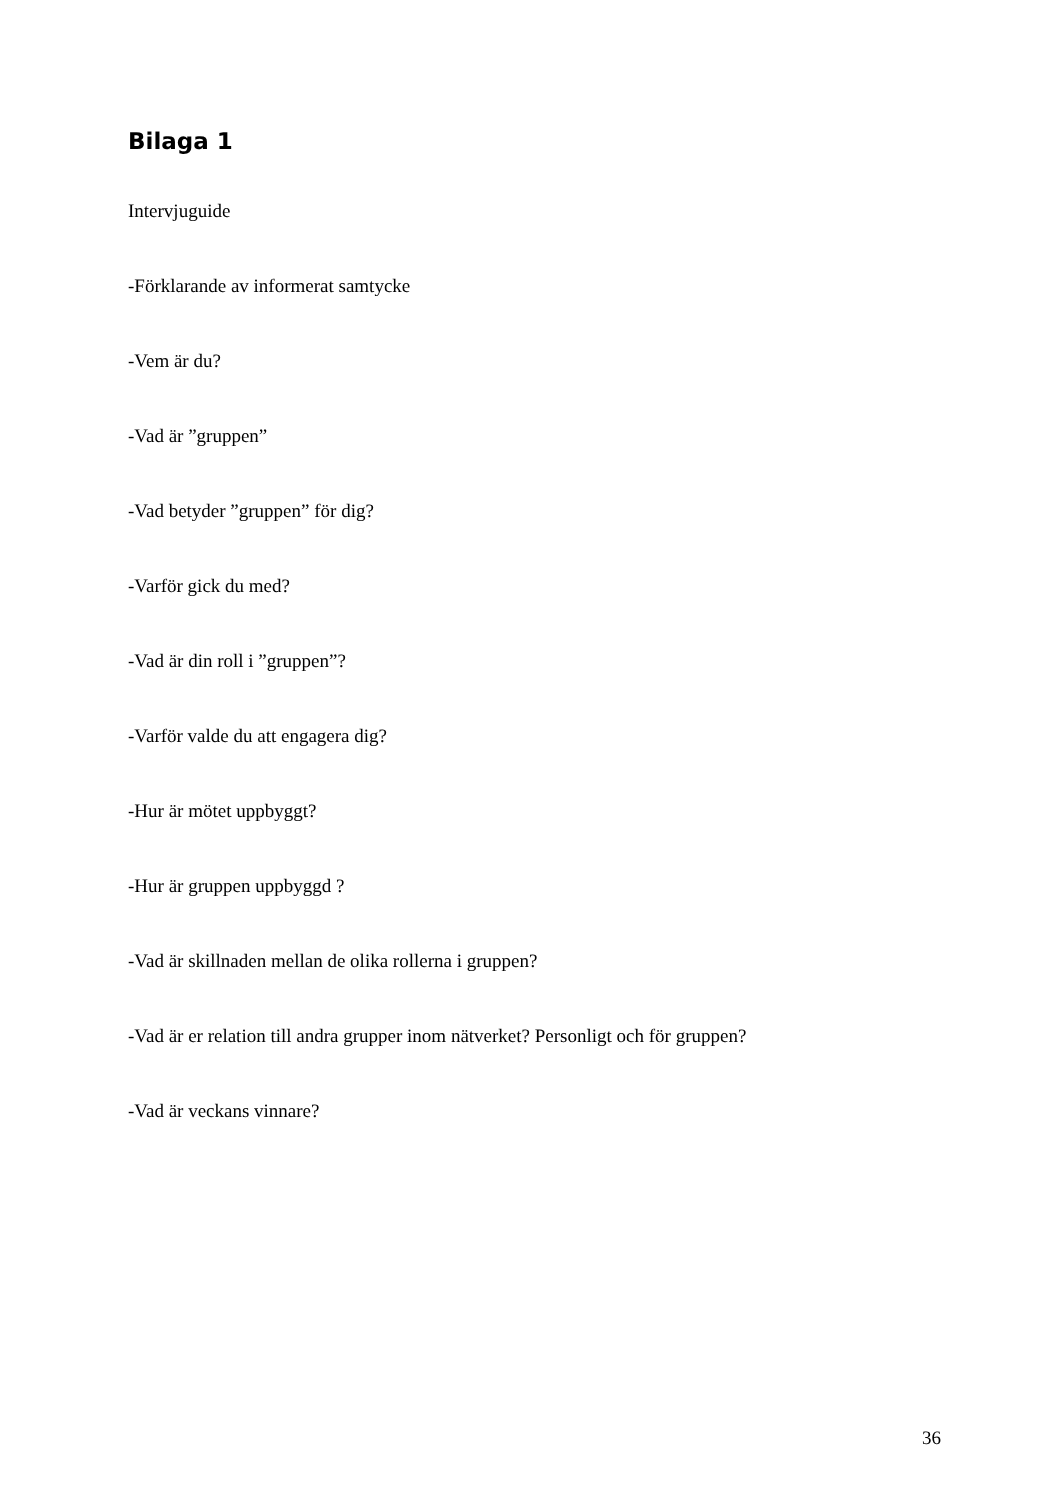Bilaga 1
Intervjuguide
-Förklarande av informerat samtycke
-Vem är du?
-Vad är ”gruppen”
-Vad betyder ”gruppen” för dig?
-Varför gick du med?
-Vad är din roll i ”gruppen”?
-Varför valde du att engagera dig?
-Hur är mötet uppbyggt?
-Hur är gruppen uppbyggd ?
-Vad är skillnaden mellan de olika rollerna i gruppen?
-Vad är er relation till andra grupper inom nätverket? Personligt och för gruppen?
-Vad är veckans vinnare?
36